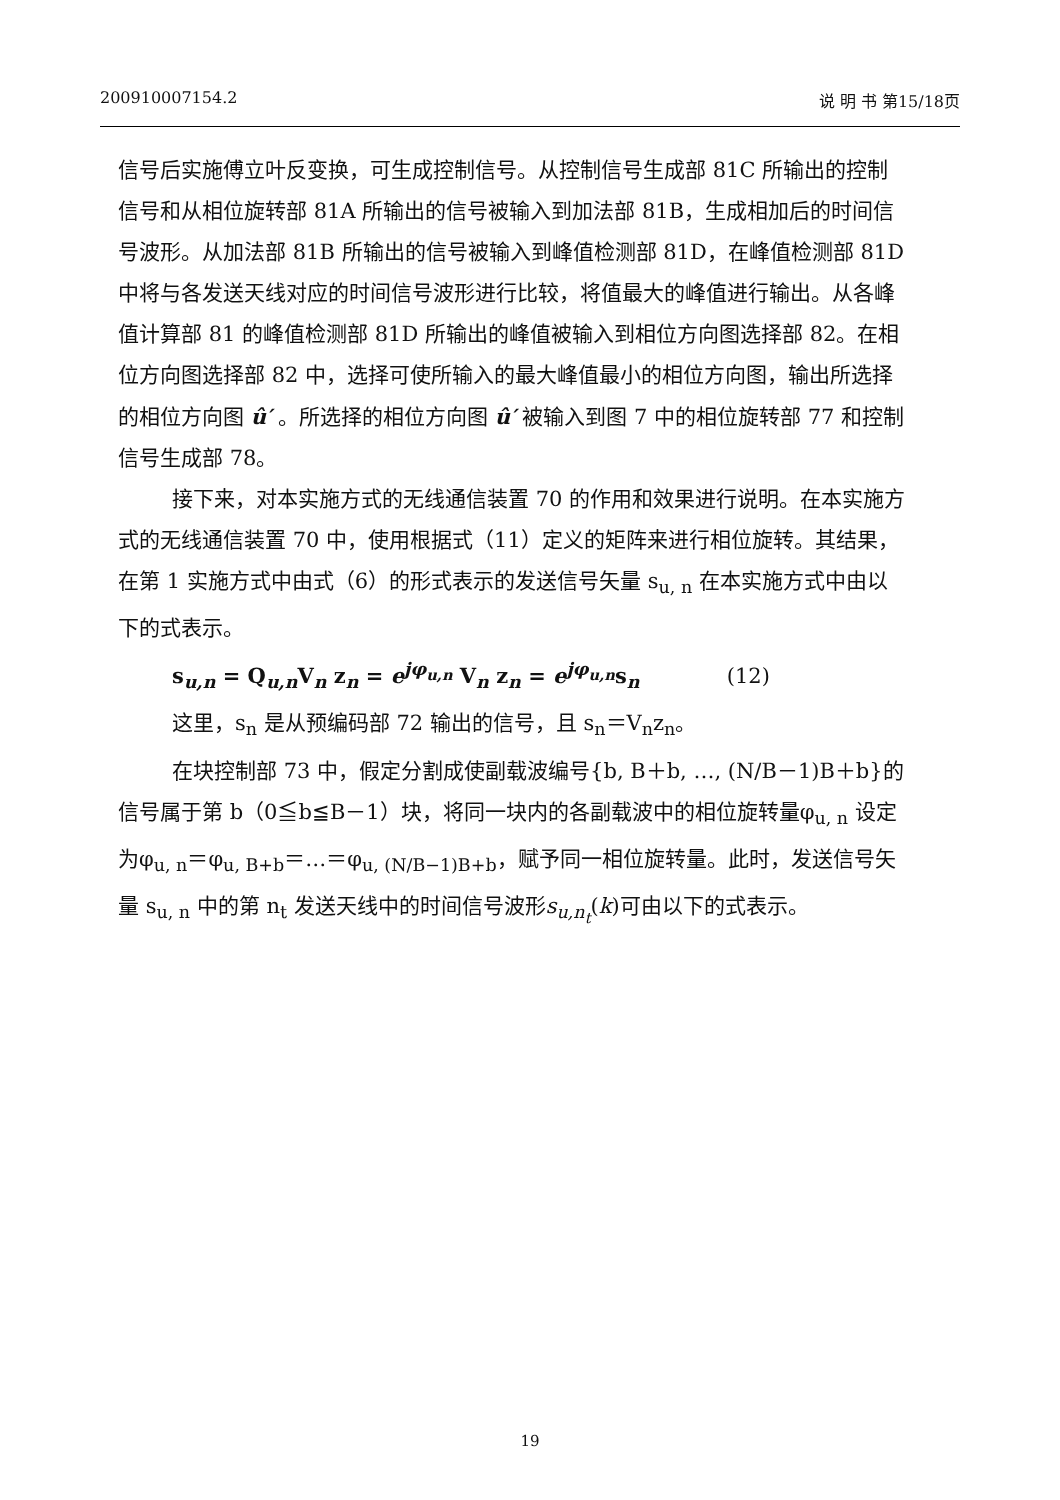200910007154.2 说 明 书 第15/18页
信号后实施傅立叶反变换，可生成控制信号。从控制信号生成部 81C 所输出的控制信号和从相位旋转部 81A 所输出的信号被输入到加法部 81B，生成相加后的时间信号波形。从加法部 81B 所输出的信号被输入到峰值检测部 81D，在峰值检测部 81D 中将与各发送天线对应的时间信号波形进行比较，将值最大的峰值进行输出。从各峰值计算部 81 的峰值检测部 81D 所输出的峰值被输入到相位方向图选择部 82。在相位方向图选择部 82 中，选择可使所输入的最大峰值最小的相位方向图，输出所选择的相位方向图 û′ 。所选择的相位方向图 û′ 被输入到图 7 中的相位旋转部 77 和控制信号生成部 78。
接下来，对本实施方式的无线通信装置 70 的作用和效果进行说明。在本实施方式的无线通信装置 70 中，使用根据式（11）定义的矩阵来进行相位旋转。其结果，在第 1 实施方式中由式（6）的形式表示的发送信号矢量 s<sub>u, n</sub> 在本实施方式中由以下的式表示。
s<sub>u,n</sub> = Q<sub>u,n</sub>V<sub>n</sub> z<sub>n</sub> = e<sup>jφ<sub>u,n</sub></sup> V<sub>n</sub> z<sub>n</sub> = e<sup>jφ<sub>u,n</sub></sup>s<sub>n</sub> (12)
这里，s<sub>n</sub> 是从预编码部 72 输出的信号，且 s<sub>n</sub>＝V<sub>n</sub>z<sub>n</sub>。
在块控制部 73 中，假定分割成使副载波编号{b, B＋b, …, (N/B－1)B＋b}的信号属于第 b（0≦b≦B－1）块，将同一块内的各副载波中的相位旋转量φ<sub>u, n</sub> 设定为φ<sub>u, n</sub>＝φ<sub>u, B+b</sub>＝…＝φ<sub>u, (N/B−1)B+b</sub>，赋予同一相位旋转量。此时，发送信号矢量 s<sub>u, n</sub> 中的第 n<sub>t</sub> 发送天线中的时间信号波形s<sub>u,n<sub>t</sub></sub>(k)可由以下的式表示。
19